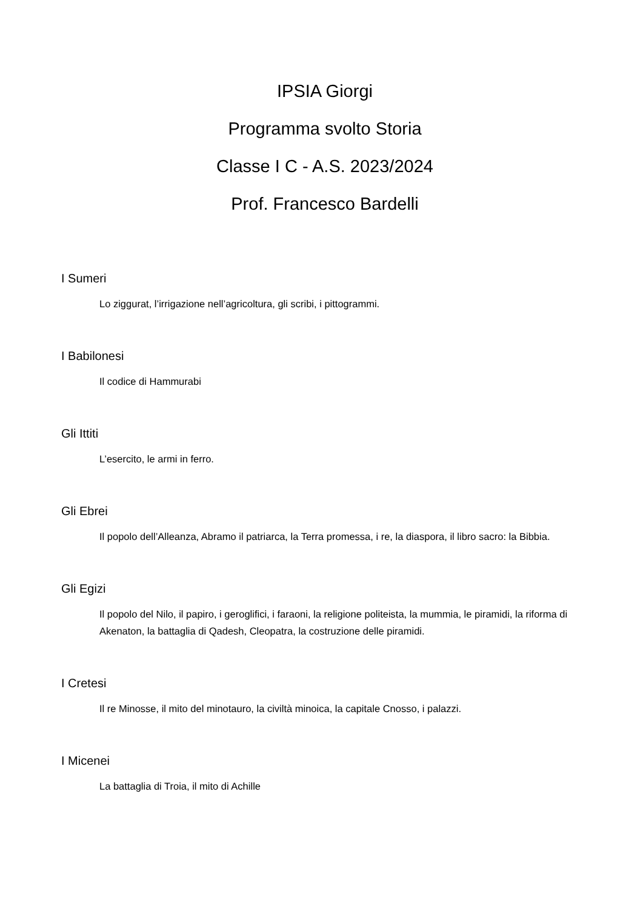IPSIA Giorgi
Programma svolto Storia
Classe I C - A.S. 2023/2024
Prof. Francesco Bardelli
I Sumeri
Lo ziggurat, l’irrigazione nell’agricoltura, gli scribi, i pittogrammi.
I Babilonesi
Il codice di Hammurabi
Gli Ittiti
L’esercito, le armi in ferro.
Gli Ebrei
Il popolo dell’Alleanza, Abramo il patriarca, la Terra promessa, i re, la diaspora, il libro sacro: la Bibbia.
Gli Egizi
Il popolo del Nilo, il papiro, i geroglifici, i faraoni, la religione politeista, la mummia, le piramidi, la riforma di Akenaton, la battaglia di Qadesh, Cleopatra, la costruzione delle piramidi.
I Cretesi
Il re Minosse, il mito del minotauro, la civiltà minoica, la capitale Cnosso, i palazzi.
I Micenei
La battaglia di Troia, il mito di Achille